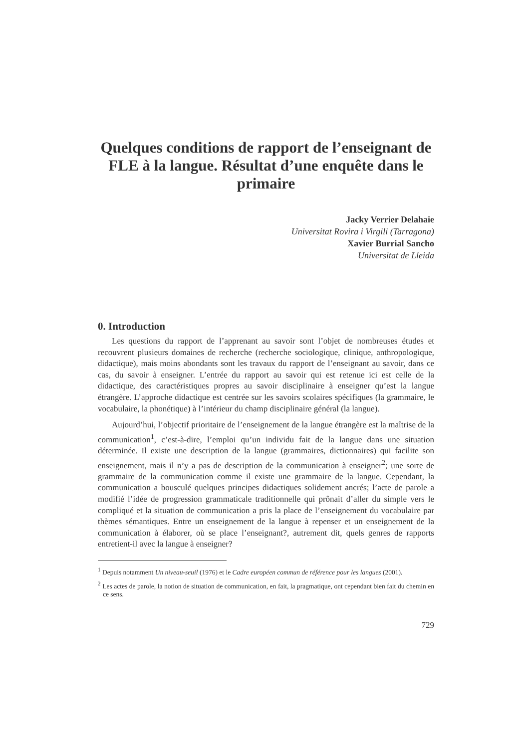Quelques conditions de rapport de l’enseignant de FLE à la langue. Résultat d’une enquête dans le primaire
Jacky Verrier Delahaie
Universitat Rovira i Virgili (Tarragona)
Xavier Burrial Sancho
Universitat de Lleida
0. Introduction
Les questions du rapport de l’apprenant au savoir sont l’objet de nombreuses études et recouvrent plusieurs domaines de recherche (recherche sociologique, clinique, anthropologique, didactique), mais moins abondants sont les travaux du rapport de l’enseignant au savoir, dans ce cas, du savoir à enseigner. L’entrée du rapport au savoir qui est retenue ici est celle de la didactique, des caractéristiques propres au savoir disciplinaire à enseigner qu’est la langue étrangère. L’approche didactique est centrée sur les savoirs scolaires spécifiques (la grammaire, le vocabulaire, la phonétique) à l’intérieur du champ disciplinaire général (la langue).
Aujourd’hui, l’objectif prioritaire de l’enseignement de la langue étrangère est la maîtrise de la communication<sup>1</sup>, c’est-à-dire, l’emploi qu’un individu fait de la langue dans une situation déterminée. Il existe une description de la langue (grammaires, dictionnaires) qui facilite son enseignement, mais il n’y a pas de description de la communication à enseigner<sup>2</sup>; une sorte de grammaire de la communication comme il existe une grammaire de la langue. Cependant, la communication a bousculé quelques principes didactiques solidement ancrés; l’acte de parole a modifié l’idée de progression grammaticale traditionnelle qui prônait d’aller du simple vers le compliqué et la situation de communication a pris la place de l’enseignement du vocabulaire par thèmes sémantiques. Entre un enseignement de la langue à repenser et un enseignement de la communication à élaborer, où se place l’enseignant?, autrement dit, quels genres de rapports entretient-il avec la langue à enseigner?
<sup>1</sup> Depuis notamment Un niveau-seuil (1976) et le Cadre européen commun de référence pour les langues (2001).
<sup>2</sup> Les actes de parole, la notion de situation de communication, en fait, la pragmatique, ont cependant bien fait du chemin en ce sens.
729